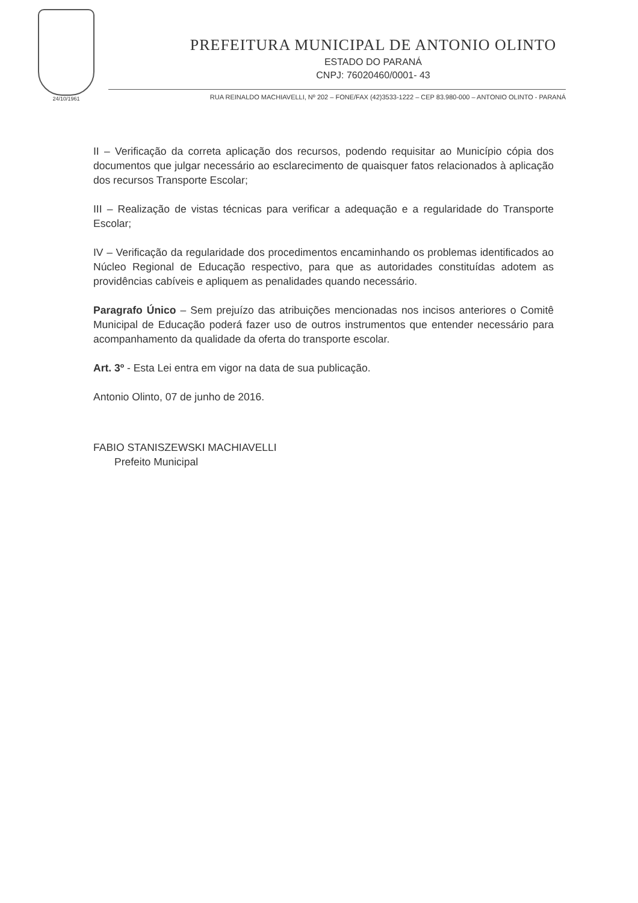24/10/1961
PREFEITURA MUNICIPAL DE ANTONIO OLINTO
ESTADO DO PARANÁ
CNPJ: 76020460/0001- 43
RUA REINALDO MACHIAVELLI, Nº 202 – FONE/FAX (42)3533-1222 – CEP 83.980-000 – ANTONIO OLINTO - PARANÁ
II – Verificação da correta aplicação dos recursos, podendo requisitar ao Município cópia dos documentos que julgar necessário ao esclarecimento de quaisquer fatos relacionados à aplicação dos recursos Transporte Escolar;
III – Realização de vistas técnicas para verificar a adequação e a regularidade do Transporte Escolar;
IV – Verificação da regularidade dos procedimentos encaminhando os problemas identificados ao Núcleo Regional de Educação respectivo, para que as autoridades constituídas adotem as providências cabíveis e apliquem as penalidades quando necessário.
Paragrafo Único – Sem prejuízo das atribuições mencionadas nos incisos anteriores o Comitê Municipal de Educação poderá fazer uso de outros instrumentos que entender necessário para acompanhamento da qualidade da oferta do transporte escolar.
Art. 3º - Esta Lei entra em vigor na data de sua publicação.
Antonio Olinto, 07 de junho de 2016.
FABIO STANISZEWSKI MACHIAVELLI
Prefeito Municipal